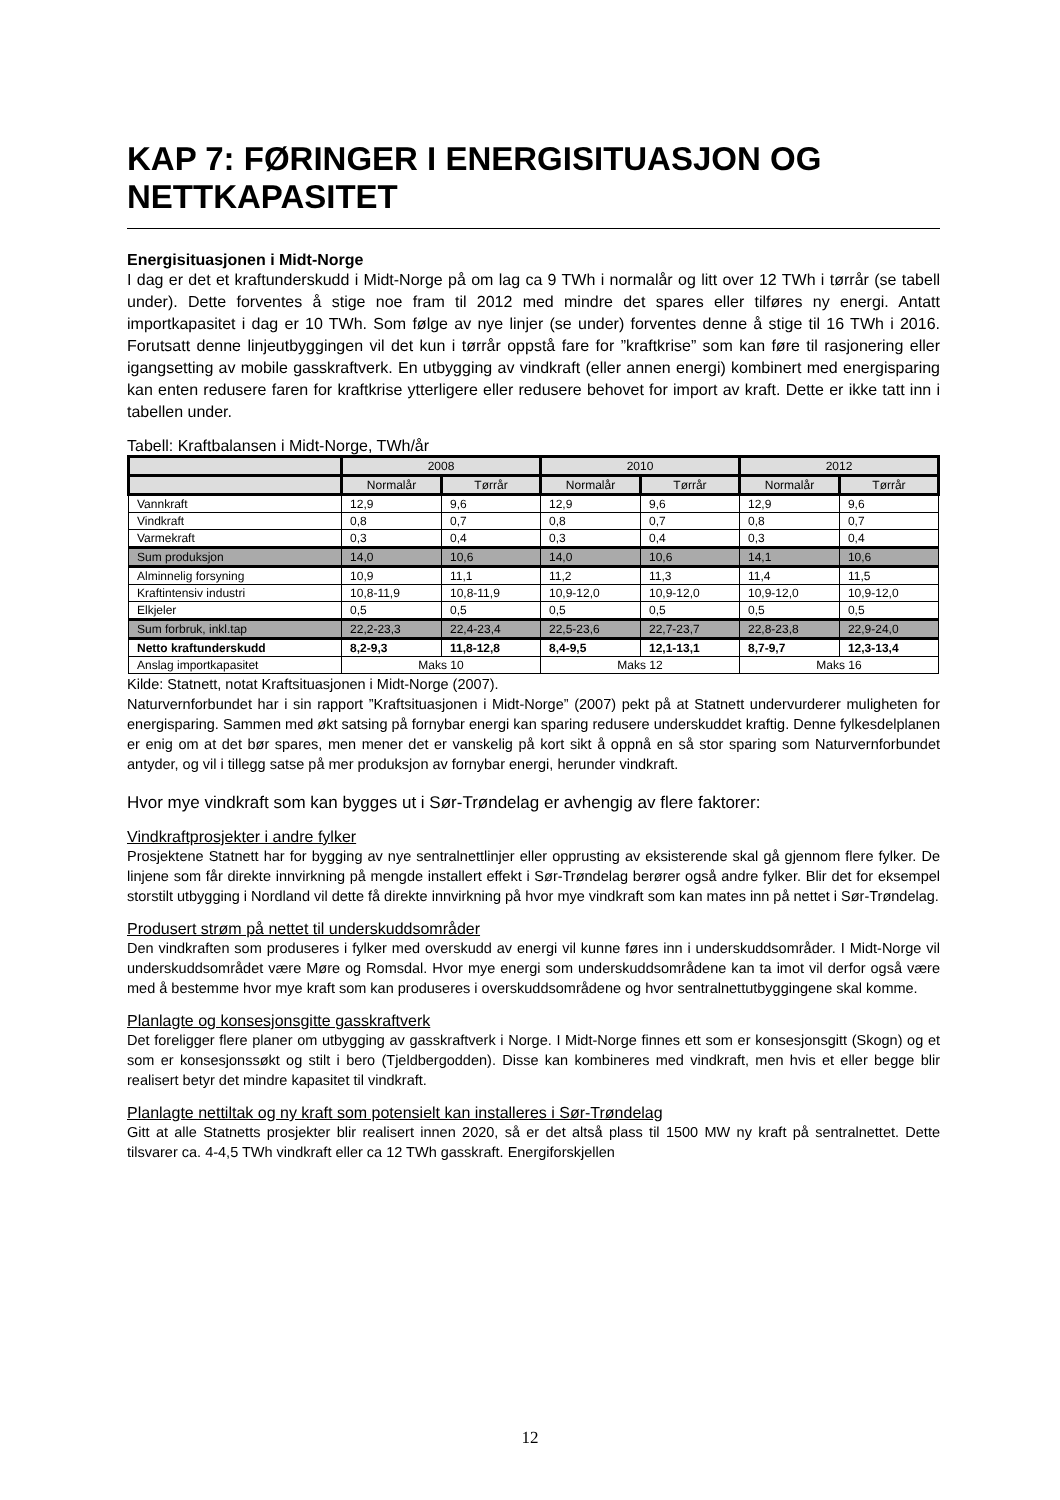KAP 7: FØRINGER I ENERGISITUASJON OG NETTKAPASITET
Energisituasjonen i Midt-Norge
I dag er det et kraftunderskudd i Midt-Norge på om lag ca 9 TWh i normalår og litt over 12 TWh i tørrår (se tabell under). Dette forventes å stige noe fram til 2012 med mindre det spares eller tilføres ny energi. Antatt importkapasitet i dag er 10 TWh. Som følge av nye linjer (se under) forventes denne å stige til 16 TWh i 2016. Forutsatt denne linjeutbyggingen vil det kun i tørrår oppstå fare for ”kraftkrise” som kan føre til rasjonering eller igangsetting av mobile gasskraftverk. En utbygging av vindkraft (eller annen energi) kombinert med energisparing kan enten redusere faren for kraftkrise ytterligere eller redusere behovet for import av kraft. Dette er ikke tatt inn i tabellen under.
Tabell: Kraftbalansen i Midt-Norge, TWh/år
| | 2008 | | 2010 | | 2012 | |
| --- | --- | --- | --- | --- | --- | --- |
| | Normalår | Tørrår | Normalår | Tørrår | Normalår | Tørrår |
| Vannkraft | 12,9 | 9,6 | 12,9 | 9,6 | 12,9 | 9,6 |
| Vindkraft | 0,8 | 0,7 | 0,8 | 0,7 | 0,8 | 0,7 |
| Varmekraft | 0,3 | 0,4 | 0,3 | 0,4 | 0,3 | 0,4 |
| Sum produksjon | 14,0 | 10,6 | 14,0 | 10,6 | 14,1 | 10,6 |
| Alminnelig forsyning | 10,9 | 11,1 | 11,2 | 11,3 | 11,4 | 11,5 |
| Kraftintensiv industri | 10,8-11,9 | 10,8-11,9 | 10,9-12,0 | 10,9-12,0 | 10,9-12,0 | 10,9-12,0 |
| Elkjeler | 0,5 | 0,5 | 0,5 | 0,5 | 0,5 | 0,5 |
| Sum forbruk, inkl.tap | 22,2-23,3 | 22,4-23,4 | 22,5-23,6 | 22,7-23,7 | 22,8-23,8 | 22,9-24,0 |
| Netto kraftunderskudd | 8,2-9,3 | 11,8-12,8 | 8,4-9,5 | 12,1-13,1 | 8,7-9,7 | 12,3-13,4 |
| Anslag importkapasitet | Maks 10 | | Maks 12 | | Maks 16 | |
Kilde: Statnett, notat Kraftsituasjonen i Midt-Norge (2007).
Naturvernforbundet har i sin rapport ”Kraftsituasjonen i Midt-Norge” (2007) pekt på at Statnett undervurderer muligheten for energisparing. Sammen med økt satsing på fornybar energi kan sparing redusere underskuddet kraftig. Denne fylkesdelplanen er enig om at det bør spares, men mener det er vanskelig på kort sikt å oppnå en så stor sparing som Naturvernforbundet antyder, og vil i tillegg satse på mer produksjon av fornybar energi, herunder vindkraft.
Hvor mye vindkraft som kan bygges ut i Sør-Trøndelag er avhengig av flere faktorer:
Vindkraftprosjekter i andre fylker
Prosjektene Statnett har for bygging av nye sentralnettlinjer eller opprusting av eksisterende skal gå gjennom flere fylker. De linjene som får direkte innvirkning på mengde installert effekt i Sør-Trøndelag berører også andre fylker. Blir det for eksempel storstilt utbygging i Nordland vil dette få direkte innvirkning på hvor mye vindkraft som kan mates inn på nettet i Sør-Trøndelag.
Produsert strøm på nettet til underskuddsområder
Den vindkraften som produseres i fylker med overskudd av energi vil kunne føres inn i underskuddsområder. I Midt-Norge vil underskuddsområdet være Møre og Romsdal. Hvor mye energi som underskuddsområdene kan ta imot vil derfor også være med å bestemme hvor mye kraft som kan produseres i overskuddsområdene og hvor sentralnettutbyggingene skal komme.
Planlagte og konsesjonsgitte gasskraftverk
Det foreligger flere planer om utbygging av gasskraftverk i Norge. I Midt-Norge finnes ett som er konsesjonsgitt (Skogn) og et som er konsesjonssøkt og stilt i bero (Tjeldbergodden). Disse kan kombineres med vindkraft, men hvis et eller begge blir realisert betyr det mindre kapasitet til vindkraft.
Planlagte nettiltak og ny kraft som potensielt kan installeres i Sør-Trøndelag
Gitt at alle Statnetts prosjekter blir realisert innen 2020, så er det altså plass til 1500 MW ny kraft på sentralnettet. Dette tilsvarer ca. 4-4,5 TWh vindkraft eller ca 12 TWh gasskraft. Energiforskjellen
12